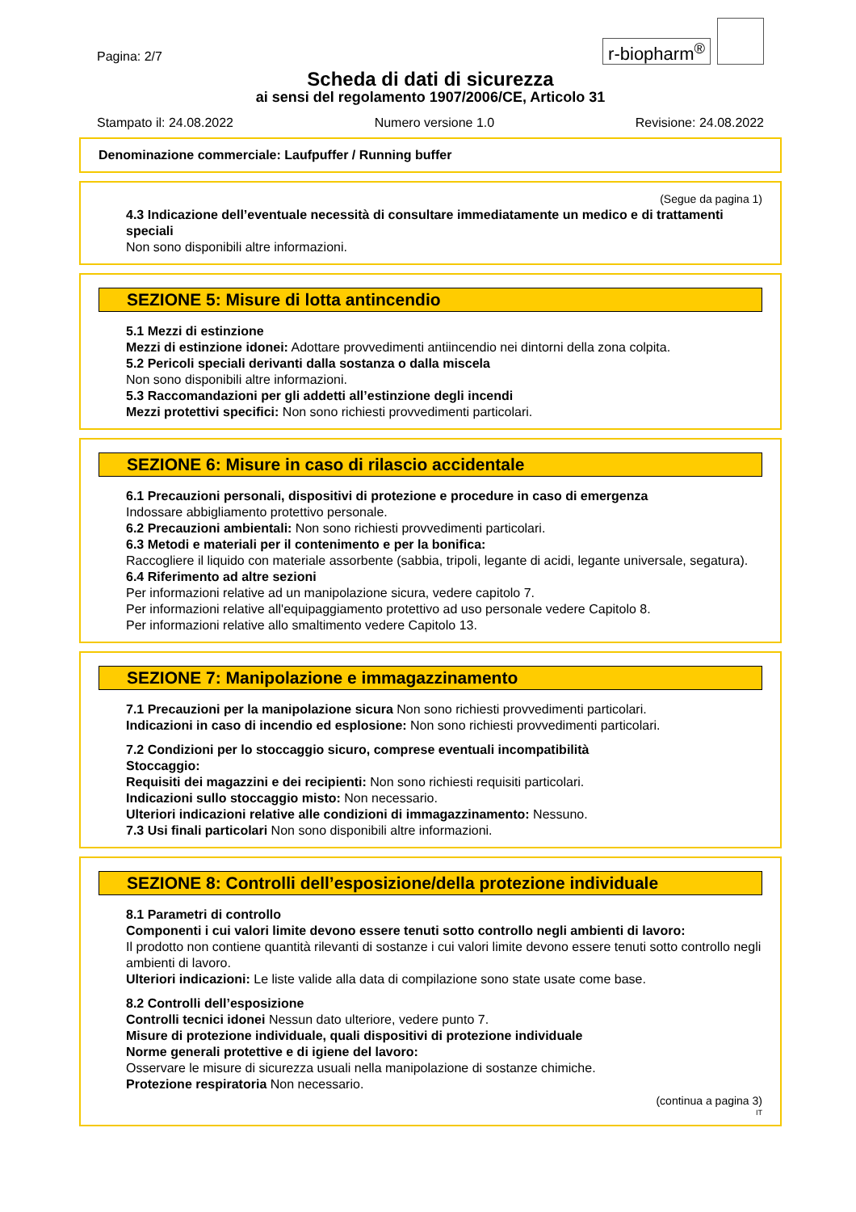Pagina: 2/7
r-biopharm<sup>®</sup>
Scheda di dati di sicurezza
ai sensi del regolamento 1907/2006/CE, Articolo 31
Stampato il: 24.08.2022 Numero versione 1.0 Revisione: 24.08.2022
Denominazione commerciale: Laufpuffer / Running buffer
(Segue da pagina 1)
4.3 Indicazione dell’eventuale necessità di consultare immediatamente un medico e di trattamenti speciali
Non sono disponibili altre informazioni.
SEZIONE 5: Misure di lotta antincendio
5.1 Mezzi di estinzione
Mezzi di estinzione idonei: Adottare provvedimenti antiincendio nei dintorni della zona colpita.
5.2 Pericoli speciali derivanti dalla sostanza o dalla miscela
Non sono disponibili altre informazioni.
5.3 Raccomandazioni per gli addetti all’estinzione degli incendi
Mezzi protettivi specifici: Non sono richiesti provvedimenti particolari.
SEZIONE 6: Misure in caso di rilascio accidentale
6.1 Precauzioni personali, dispositivi di protezione e procedure in caso di emergenza
Indossare abbigliamento protettivo personale.
6.2 Precauzioni ambientali: Non sono richiesti provvedimenti particolari.
6.3 Metodi e materiali per il contenimento e per la bonifica:
Raccogliere il liquido con materiale assorbente (sabbia, tripoli, legante di acidi, legante universale, segatura).
6.4 Riferimento ad altre sezioni
Per informazioni relative ad un manipolazione sicura, vedere capitolo 7.
Per informazioni relative all'equipaggiamento protettivo ad uso personale vedere Capitolo 8.
Per informazioni relative allo smaltimento vedere Capitolo 13.
SEZIONE 7: Manipolazione e immagazzinamento
7.1 Precauzioni per la manipolazione sicura Non sono richiesti provvedimenti particolari.
Indicazioni in caso di incendio ed esplosione: Non sono richiesti provvedimenti particolari.
7.2 Condizioni per lo stoccaggio sicuro, comprese eventuali incompatibilità
Stoccaggio:
Requisiti dei magazzini e dei recipienti: Non sono richiesti requisiti particolari.
Indicazioni sullo stoccaggio misto: Non necessario.
Ulteriori indicazioni relative alle condizioni di immagazzinamento: Nessuno.
7.3 Usi finali particolari Non sono disponibili altre informazioni.
SEZIONE 8: Controlli dell’esposizione/della protezione individuale
8.1 Parametri di controllo
Componenti i cui valori limite devono essere tenuti sotto controllo negli ambienti di lavoro:
Il prodotto non contiene quantità rilevanti di sostanze i cui valori limite devono essere tenuti sotto controllo negli ambienti di lavoro.
Ulteriori indicazioni: Le liste valide alla data di compilazione sono state usate come base.
8.2 Controlli dell’esposizione
Controlli tecnici idonei Nessun dato ulteriore, vedere punto 7.
Misure di protezione individuale, quali dispositivi di protezione individuale
Norme generali protettive e di igiene del lavoro:
Osservare le misure di sicurezza usuali nella manipolazione di sostanze chimiche.
Protezione respiratoria Non necessario.
(continua a pagina 3)
IT